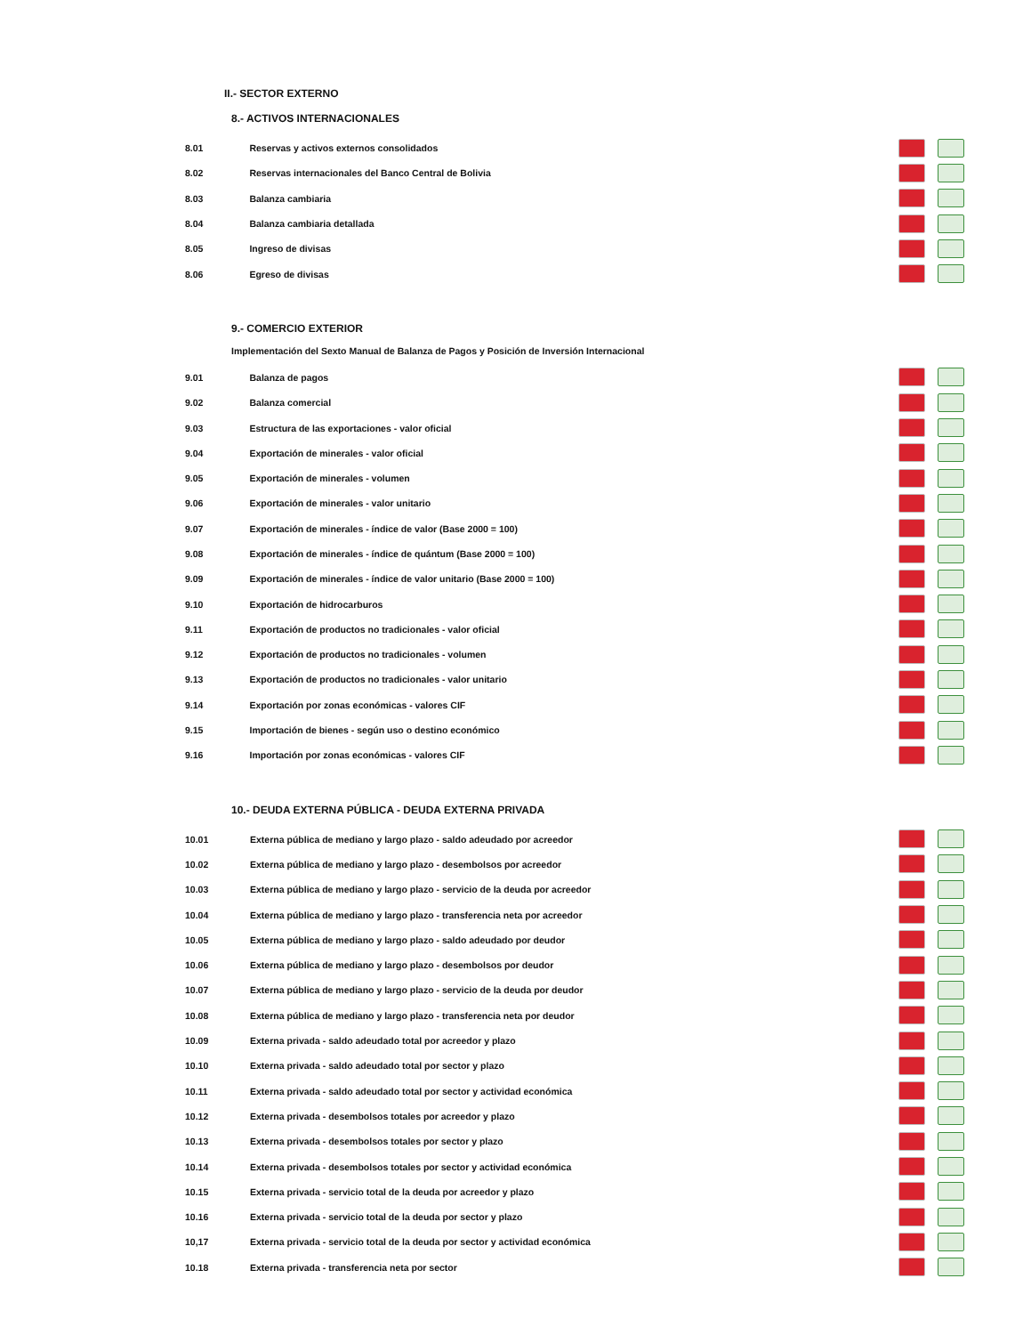II.- SECTOR EXTERNO
8.- ACTIVOS INTERNACIONALES
| 8.01 | Reservas y activos externos consolidados | |
| 8.02 | Reservas internacionales del Banco Central de Bolivia | |
| 8.03 | Balanza cambiaria | |
| 8.04 | Balanza cambiaria detallada | |
| 8.05 | Ingreso de divisas | |
| 8.06 | Egreso de divisas | |
9.- COMERCIO EXTERIOR
Implementación del Sexto Manual de Balanza de Pagos y Posición de Inversión Internacional
| 9.01 | Balanza de pagos | |
| 9.02 | Balanza comercial | |
| 9.03 | Estructura de las exportaciones - valor oficial | |
| 9.04 | Exportación de minerales - valor oficial | |
| 9.05 | Exportación de minerales - volumen | |
| 9.06 | Exportación de minerales - valor unitario | |
| 9.07 | Exportación de minerales - índice de valor (Base 2000 = 100) | |
| 9.08 | Exportación de minerales - índice de quántum (Base 2000 = 100) | |
| 9.09 | Exportación de minerales - índice de valor unitario (Base 2000 = 100) | |
| 9.10 | Exportación de hidrocarburos | |
| 9.11 | Exportación de productos no tradicionales - valor oficial | |
| 9.12 | Exportación de productos no tradicionales - volumen | |
| 9.13 | Exportación de productos no tradicionales - valor unitario | |
| 9.14 | Exportación por zonas económicas - valores CIF | |
| 9.15 | Importación de bienes - según uso o destino económico | |
| 9.16 | Importación por zonas económicas - valores CIF | |
10.- DEUDA EXTERNA PÚBLICA - DEUDA EXTERNA PRIVADA
| 10.01 | Externa pública de mediano y largo plazo - saldo adeudado por acreedor | |
| 10.02 | Externa pública de mediano y largo plazo - desembolsos por acreedor | |
| 10.03 | Externa pública de mediano y largo plazo - servicio de la deuda por acreedor | |
| 10.04 | Externa pública de mediano y largo plazo - transferencia neta por acreedor | |
| 10.05 | Externa pública de mediano y largo plazo - saldo adeudado por deudor | |
| 10.06 | Externa pública de mediano y largo plazo - desembolsos por deudor | |
| 10.07 | Externa pública de mediano y largo plazo - servicio de la deuda por deudor | |
| 10.08 | Externa pública de mediano y largo plazo - transferencia neta por deudor | |
| 10.09 | Externa privada - saldo adeudado total por acreedor y plazo | |
| 10.10 | Externa privada - saldo adeudado total por sector y plazo | |
| 10.11 | Externa privada - saldo adeudado total por sector y actividad económica | |
| 10.12 | Externa privada - desembolsos totales por acreedor y plazo | |
| 10.13 | Externa privada - desembolsos totales por sector y plazo | |
| 10.14 | Externa privada - desembolsos totales por sector y actividad económica | |
| 10.15 | Externa privada - servicio total de la deuda por acreedor y plazo | |
| 10.16 | Externa privada - servicio total de la deuda por sector y plazo | |
| 10,17 | Externa privada - servicio total de la deuda por sector y actividad económica | |
| 10.18 | Externa privada - transferencia neta por sector | |